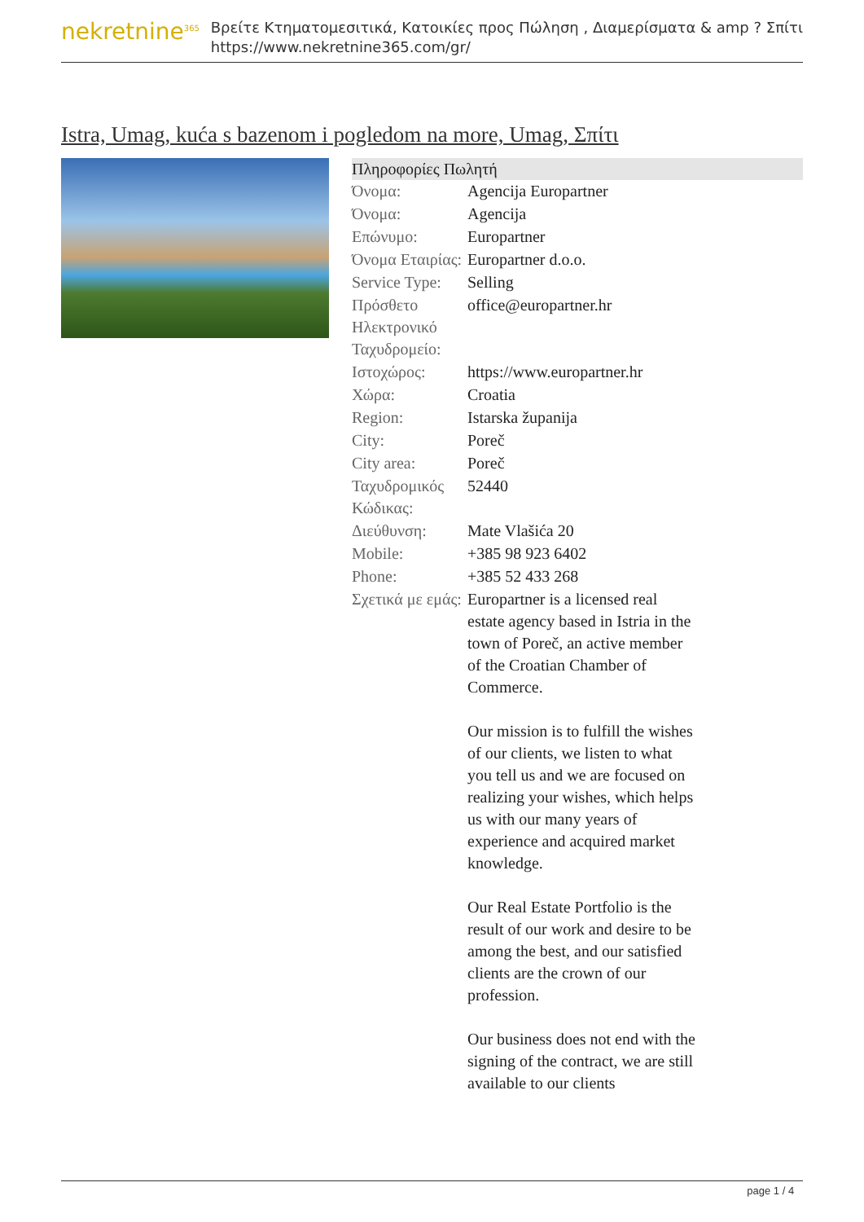nekretnine<sup>365</sup>
Βρείτε Κτηματομεσιτικά, Κατοικίες προς Πώληση , Διαμερίσματα & amp ? Σπίτι
https://www.nekretnine365.com/gr/
Istra, Umag, kuća s bazenom i pogledom na more, Umag, Σπίτι
Πληροφορίες Πωλητή
| Όνομα: | Agencija Europartner |
| Όνομα: | Agencija |
| Επώνυμο: | Europartner |
| Όνομα Εταιρίας: | Europartner d.o.o. |
| Service Type: | Selling |
| Πρόσθετο Ηλεκτρονικό Ταχυδρομείο: | office@europartner.hr |
| Ιστοχώρος: | https://www.europartner.hr |
| Χώρα: | Croatia |
| Region: | Istarska županija |
| City: | Poreč |
| City area: | Poreč |
| Ταχυδρομικός Κώδικας: | 52440 |
| Διεύθυνση: | Mate Vlašića 20 |
| Mobile: | +385 98 923 6402 |
| Phone: | +385 52 433 268 |
| Σχετικά με εμάς: | Europartner is a licensed real estate agency based in Istria in the town of Poreč, an active member of the Croatian Chamber of Commerce. Our mission is to fulfill the wishes of our clients, we listen to what you tell us and we are focused on realizing your wishes, which helps us with our many years of experience and acquired market knowledge. Our Real Estate Portfolio is the result of our work and desire to be among the best, and our satisfied clients are the crown of our profession. Our business does not end with the signing of the contract, we are still available to our clients |
page 1 / 4